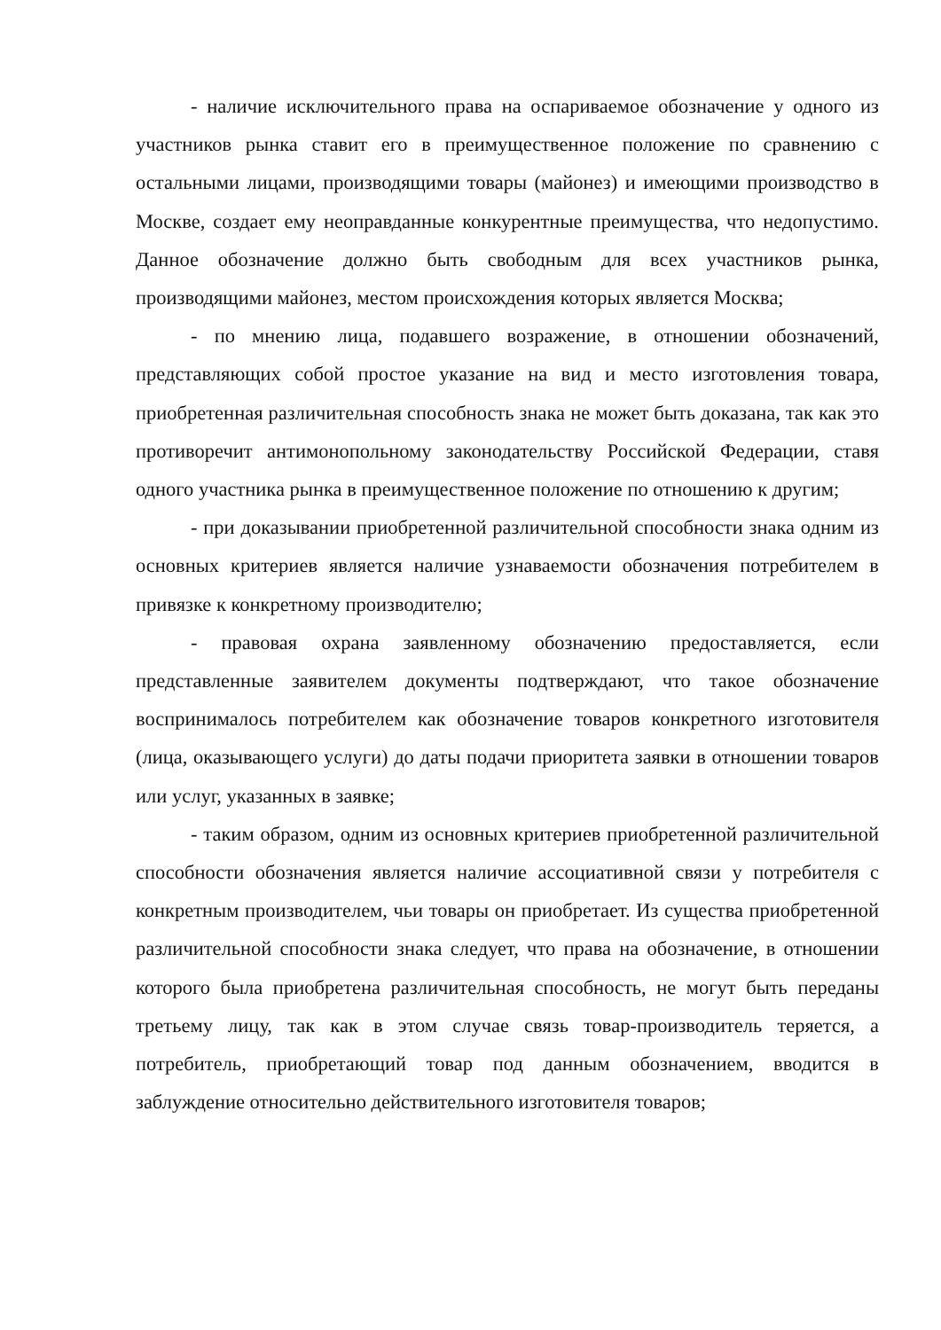- наличие исключительного права на оспариваемое обозначение у одного из участников рынка ставит его в преимущественное положение по сравнению с остальными лицами, производящими товары (майонез) и имеющими производство в Москве, создает ему неоправданные конкурентные преимущества, что недопустимо. Данное обозначение должно быть свободным для всех участников рынка, производящими майонез, местом происхождения которых является Москва;
- по мнению лица, подавшего возражение, в отношении обозначений, представляющих собой простое указание на вид и место изготовления товара, приобретенная различительная способность знака не может быть доказана, так как это противоречит антимонопольному законодательству Российской Федерации, ставя одного участника рынка в преимущественное положение по отношению к другим;
- при доказывании приобретенной различительной способности знака одним из основных критериев является наличие узнаваемости обозначения потребителем в привязке к конкретному производителю;
- правовая охрана заявленному обозначению предоставляется, если представленные заявителем документы подтверждают, что такое обозначение воспринималось потребителем как обозначение товаров конкретного изготовителя (лица, оказывающего услуги) до даты подачи приоритета заявки в отношении товаров или услуг, указанных в заявке;
- таким образом, одним из основных критериев приобретенной различительной способности обозначения является наличие ассоциативной связи у потребителя с конкретным производителем, чьи товары он приобретает. Из существа приобретенной различительной способности знака следует, что права на обозначение, в отношении которого была приобретена различительная способность, не могут быть переданы третьему лицу, так как в этом случае связь товар-производитель теряется, а потребитель, приобретающий товар под данным обозначением, вводится в заблуждение относительно действительного изготовителя товаров;